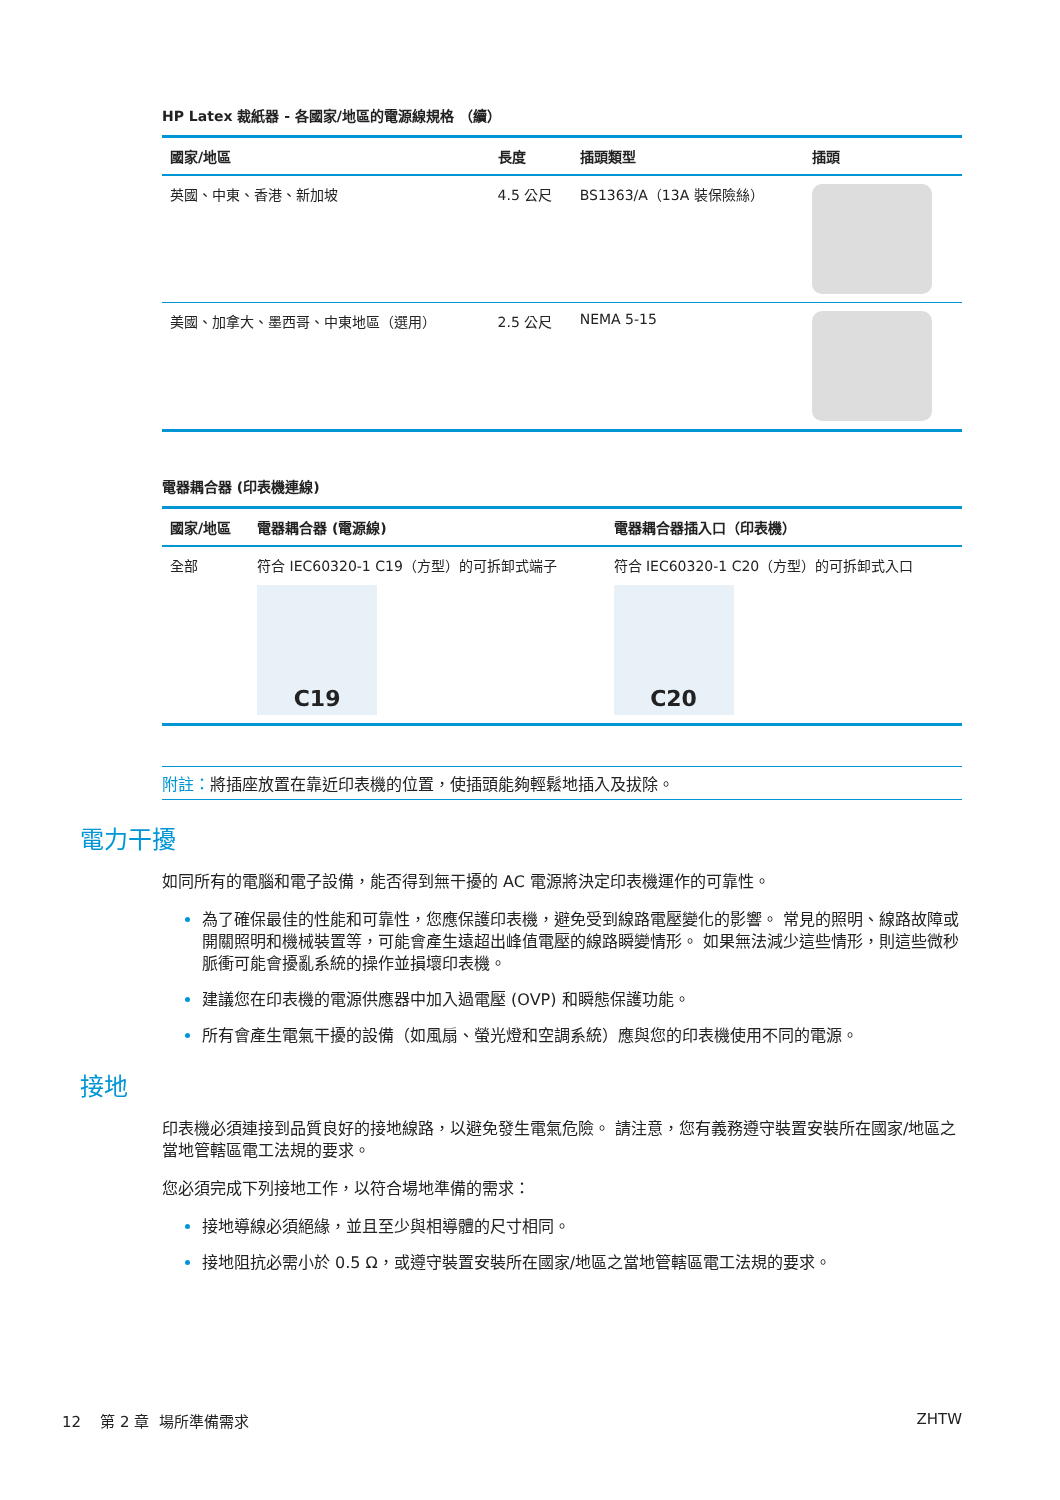HP Latex 裁紙器 - 各國家/地區的電源線規格 （續）
| 國家/地區 | 長度 | 插頭類型 | 插頭 |
| --- | --- | --- | --- |
| 英國、中東、香港、新加坡 | 4.5 公尺 | BS1363/A（13A 裝保險絲） | |
| 美國、加拿大、墨西哥、中東地區（選用） | 2.5 公尺 | NEMA 5-15 | |
電器耦合器 (印表機連線)
| 國家/地區 | 電器耦合器 (電源線) | 電器耦合器插入口（印表機） |
| --- | --- | --- |
| 全部 | 符合 IEC60320-1 C19（方型）的可拆卸式端子 C19 | 符合 IEC60320-1 C20（方型）的可拆卸式入口 C20 |
附註：將插座放置在靠近印表機的位置，使插頭能夠輕鬆地插入及拔除。
電力干擾
如同所有的電腦和電子設備，能否得到無干擾的 AC 電源將決定印表機運作的可靠性。
為了確保最佳的性能和可靠性，您應保護印表機，避免受到線路電壓變化的影響。 常見的照明、線路故障或開關照明和機械裝置等，可能會產生遠超出峰值電壓的線路瞬變情形。 如果無法減少這些情形，則這些微秒脈衝可能會擾亂系統的操作並損壞印表機。
建議您在印表機的電源供應器中加入過電壓 (OVP) 和瞬態保護功能。
所有會產生電氣干擾的設備（如風扇、螢光燈和空調系統）應與您的印表機使用不同的電源。
接地
印表機必須連接到品質良好的接地線路，以避免發生電氣危險。 請注意，您有義務遵守裝置安裝所在國家/地區之當地管轄區電工法規的要求。
您必須完成下列接地工作，以符合場地準備的需求：
接地導線必須絕緣，並且至少與相導體的尺寸相同。
接地阻抗必需小於 0.5 Ω，或遵守裝置安裝所在國家/地區之當地管轄區電工法規的要求。
12 第 2 章 場所準備需求 ZHTW